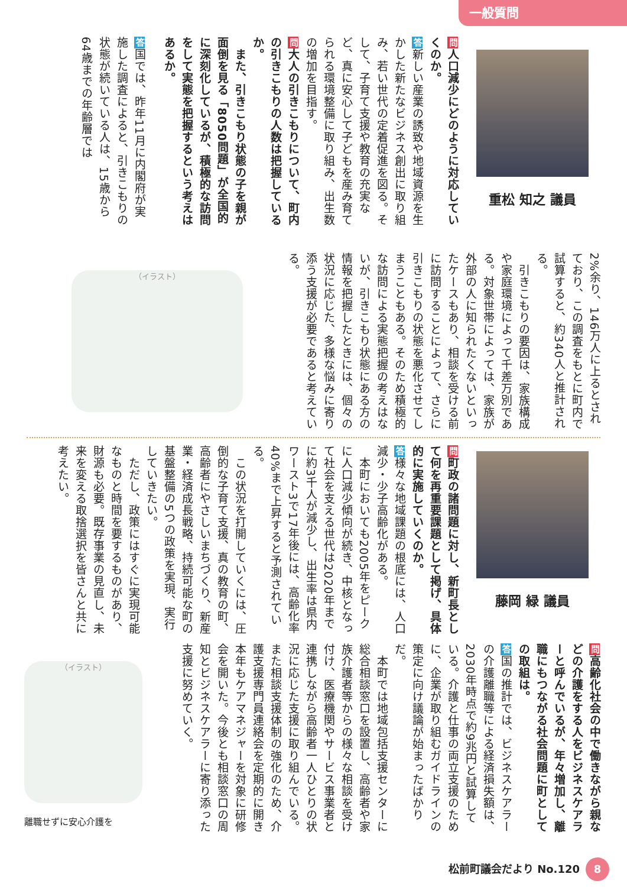一般質問
重松 知之 議員
問人口減少にどのように対応していくのか。
答新しい産業の誘致や地域資源を生かした新たなビジネス創出に取り組み、若い世代の定着促進を図る。そして、子育て支援や教育の充実など、真に安心して子どもを産み育てられる環境整備に取り組み、出生数の増加を目指す。
問大人の引きこもりについて、町内の引きこもりの人数は把握しているか。
　また、引きこもり状態の子を親が面倒を見る「8050問題」が全国的に深刻化しているが、積極的な訪問をして実態を把握するという考えはあるか。
答国では、昨年11月に内閣府が実施した調査によると、引きこもりの状態が続いている人は、15歳から64歳までの年齢層では
2%余り、146万人に上るとされており、この調査をもとに町内で試算すると、約340人と推計される。
　引きこもりの要因は、家族構成や家庭環境によって千差万別である。対象世帯によっては、家族が外部の人に知られたくないといったケースもあり、相談を受ける前に訪問することによって、さらに引きこもりの状態を悪化させてしまうこともある。そのため積極的な訪問による実態把握の考えはないが、引きこもり状態にある方の情報を把握したときには、個々の状況に応じた、多様な悩みに寄り添う支援が必要であると考えている。
（イラスト）
藤岡 緑 議員
問町政の諸問題に対し、新町長として何を再重要課題として掲げ、具体的に実施していくのか。
答様々な地域課題の根底には、人口減少・少子高齢化がある。
　本町においても2005年をピークに人口減少傾向が続き、中核となって社会を支える世代は2020年までに約3千人が減少し、出生率は県内ワースト3で17年後には、高齢化率40%まで上昇すると予測されている。
　この状況を打開していくには、圧倒的な子育て支援、真の教育の町、高齢者にやさしいまちづくり、新産業・経済成長戦略、持続可能な町の基盤整備の5つの政策を実現、実行していきたい。
　ただし、政策にはすぐに実現可能なものと時間を要するものがあり、財源も必要。既存事業の見直し、未来を変える取捨選択を皆さんと共に考えたい。
問高齢化社会の中で働きながら親などの介護をする人をビジネスケアラーと呼んでいるが、年々増加し、離職にもつながる社会問題に町としての取組は。
答国の推計では、ビジネスケアラーの介護離職等による経済損失額は、2030年時点で約9兆円と試算している。介護と仕事の両立支援のために、企業が取り組むガイドラインの策定に向け議論が始まったばかりだ。
　本町では地域包括支援センターに総合相談窓口を設置し、高齢者や家族介護者等からの様々な相談を受け付け、医療機関やサービス事業者と連携しながら高齢者一人ひとりの状況に応じた支援に取り組んでいる。また相談支援体制の強化のため、介護支援専門員連絡会を定期的に開き本年もケアマネジャーを対象に研修会を開いた。今後とも相談窓口の周知とビジネスケアラーに寄り添った支援に努めていく。
（イラスト）
離職せずに安心介護を
松前町議会だより No.120 8